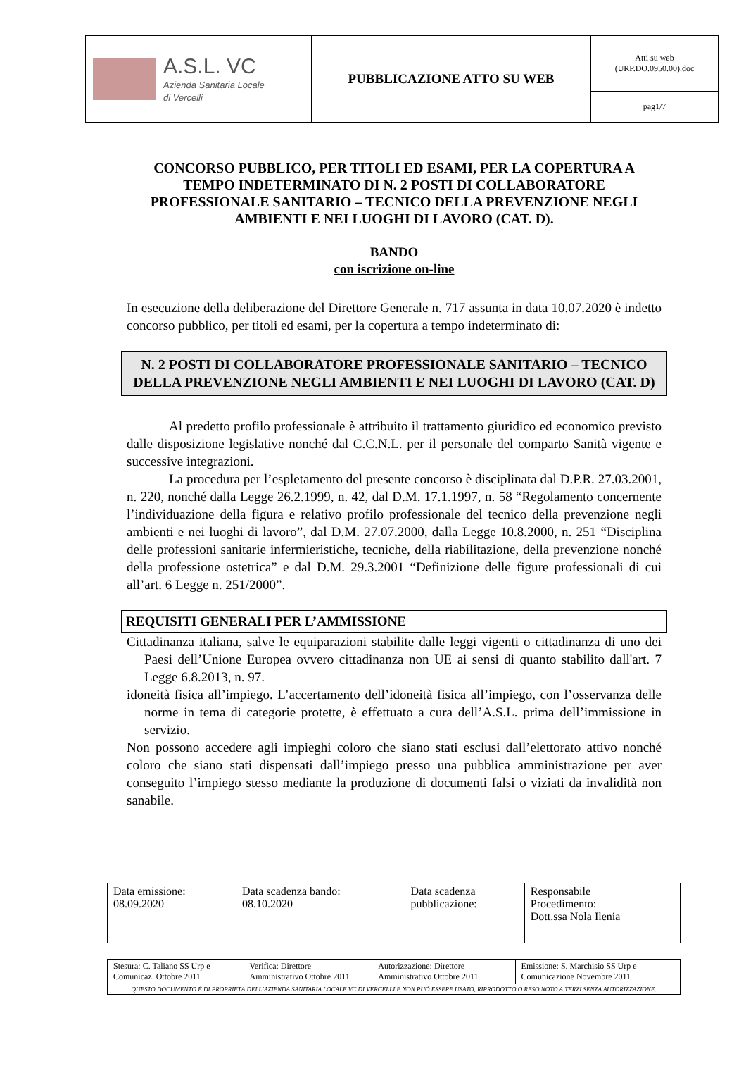| A.S.L. VC Azienda Sanitaria Locale di Vercelli | PUBBLICAZIONE ATTO SU WEB | Atti su web (URP.DO.0950.00).doc |
| | | pag1/7 |
CONCORSO PUBBLICO, PER TITOLI ED ESAMI, PER LA COPERTURA A TEMPO INDETERMINATO DI N. 2 POSTI DI COLLABORATORE PROFESSIONALE SANITARIO – TECNICO DELLA PREVENZIONE NEGLI AMBIENTI E NEI LUOGHI DI LAVORO (CAT. D).
BANDO
con iscrizione on-line
In esecuzione della deliberazione del Direttore Generale n. 717 assunta in data 10.07.2020 è indetto concorso pubblico, per titoli ed esami, per la copertura a tempo indeterminato di:
N. 2 POSTI DI COLLABORATORE PROFESSIONALE SANITARIO – TECNICO DELLA PREVENZIONE NEGLI AMBIENTI E NEI LUOGHI DI LAVORO (CAT. D)
Al predetto profilo professionale è attribuito il trattamento giuridico ed economico previsto dalle disposizione legislative nonché dal C.C.N.L. per il personale del comparto Sanità vigente e successive integrazioni.
La procedura per l’espletamento del presente concorso è disciplinata dal D.P.R. 27.03.2001, n. 220, nonché dalla Legge 26.2.1999, n. 42, dal D.M. 17.1.1997, n. 58 “Regolamento concernente l’individuazione della figura e relativo profilo professionale del tecnico della prevenzione negli ambienti e nei luoghi di lavoro”, dal D.M. 27.07.2000, dalla Legge 10.8.2000, n. 251 “Disciplina delle professioni sanitarie infermieristiche, tecniche, della riabilitazione, della prevenzione nonché della professione ostetrica” e dal D.M. 29.3.2001 “Definizione delle figure professionali di cui all’art. 6 Legge n. 251/2000”.
REQUISITI GENERALI PER L’AMMISSIONE
Cittadinanza italiana, salve le equiparazioni stabilite dalle leggi vigenti o cittadinanza di uno dei Paesi dell’Unione Europea ovvero cittadinanza non UE ai sensi di quanto stabilito dall'art. 7 Legge 6.8.2013, n. 97.
idoneità fisica all’impiego. L’accertamento dell’idoneità fisica all’impiego, con l’osservanza delle norme in tema di categorie protette, è effettuato a cura dell’A.S.L. prima dell’immissione in servizio.
Non possono accedere agli impieghi coloro che siano stati esclusi dall’elettorato attivo nonché coloro che siano stati dispensati dall’impiego presso una pubblica amministrazione per aver conseguito l’impiego stesso mediante la produzione di documenti falsi o viziati da invalidità non sanabile.
| Data emissione: 08.09.2020 | Data scadenza bando: 08.10.2020 | Data scadenza pubblicazione: | Responsabile Procedimento: Dott.ssa Nola Ilenia |
| Stesura: C. Taliano SS Urp e Comunicaz. Ottobre 2011 | Verifica: Direttore Amministrativo Ottobre 2011 | Autorizzazione: Direttore Amministrativo Ottobre 2011 | Emissione: S. Marchisio SS Urp e Comunicazione Novembre 2011 |
| QUESTO DOCUMENTO È DI PROPRIETÀ DELL’AZIENDA SANITARIA LOCALE VC DI VERCELLI E NON PUÒ ESSERE USATO, RIPRODOTTO O RESO NOTO A TERZI SENZA AUTORIZZAZIONE. | | | |